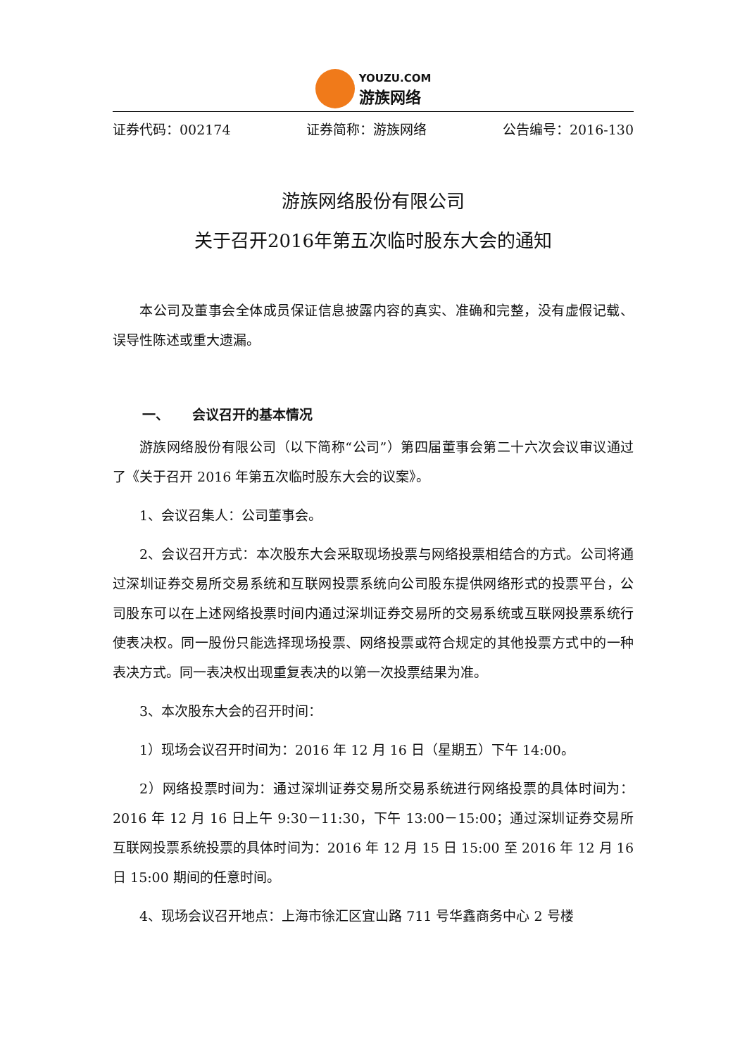YOUZU.COM
游族网络
证券代码：002174 证券简称：游族网络 公告编号：2016-130
游族网络股份有限公司
关于召开2016年第五次临时股东大会的通知
本公司及董事会全体成员保证信息披露内容的真实、准确和完整，没有虚假记载、误导性陈述或重大遗漏。
一、 会议召开的基本情况
游族网络股份有限公司（以下简称“公司”）第四届董事会第二十六次会议审议通过了《关于召开 2016 年第五次临时股东大会的议案》。
1、会议召集人：公司董事会。
2、会议召开方式：本次股东大会采取现场投票与网络投票相结合的方式。公司将通过深圳证券交易所交易系统和互联网投票系统向公司股东提供网络形式的投票平台，公司股东可以在上述网络投票时间内通过深圳证券交易所的交易系统或互联网投票系统行使表决权。同一股份只能选择现场投票、网络投票或符合规定的其他投票方式中的一种表决方式。同一表决权出现重复表决的以第一次投票结果为准。
3、本次股东大会的召开时间：
1）现场会议召开时间为：2016 年 12 月 16 日（星期五）下午 14:00。
2）网络投票时间为：通过深圳证券交易所交易系统进行网络投票的具体时间为：2016 年 12 月 16 日上午 9:30－11:30，下午 13:00－15:00；通过深圳证券交易所互联网投票系统投票的具体时间为：2016 年 12 月 15 日 15:00 至 2016 年 12 月 16 日 15:00 期间的任意时间。
4、现场会议召开地点：上海市徐汇区宜山路 711 号华鑫商务中心 2 号楼